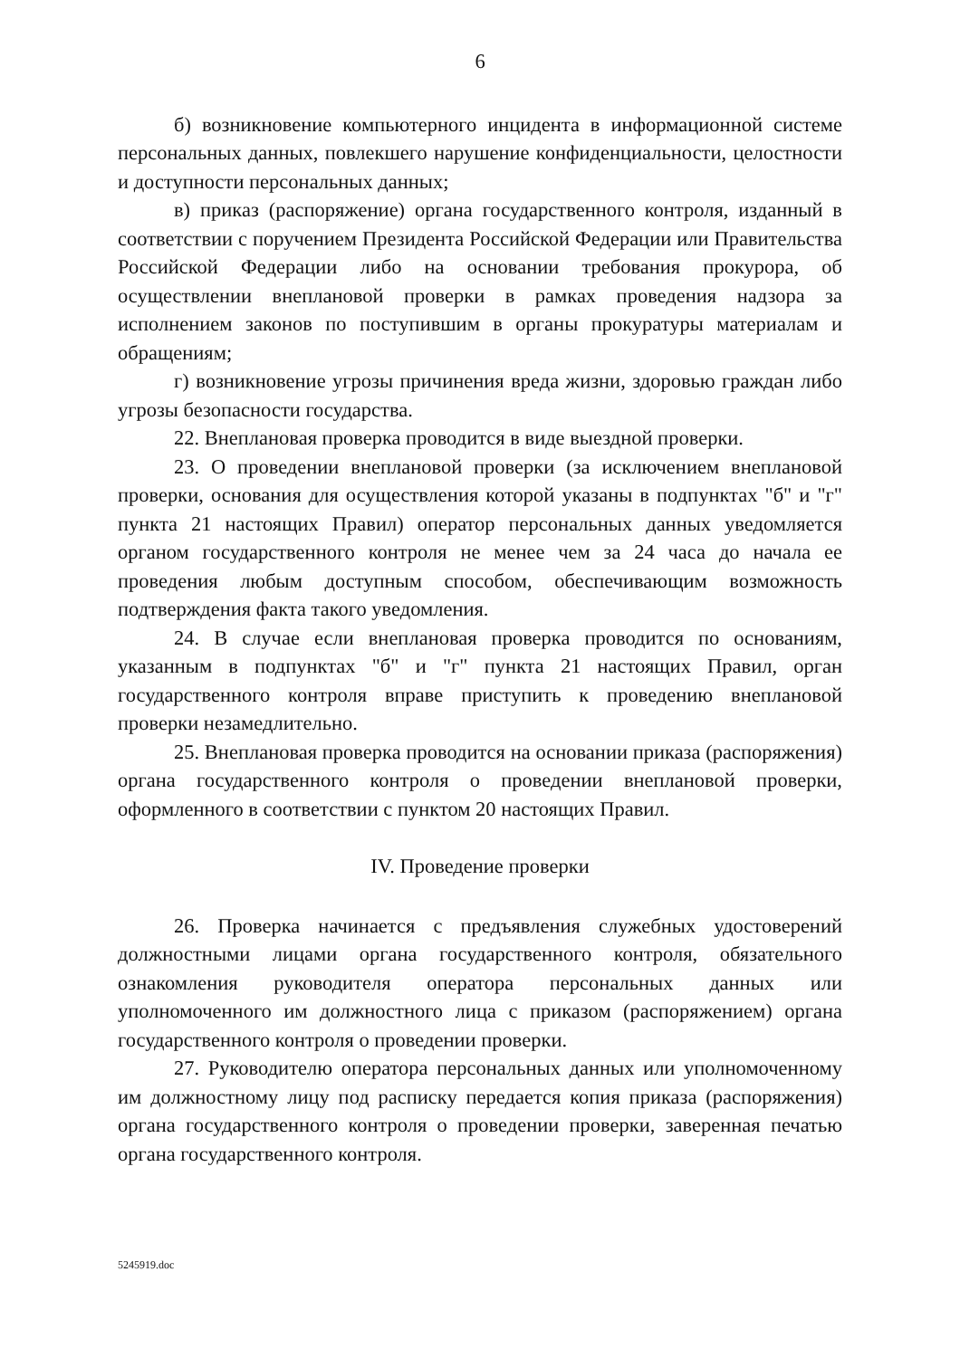6
б) возникновение компьютерного инцидента в информационной системе персональных данных, повлекшего нарушение конфиденциальности, целостности и доступности персональных данных;
в) приказ (распоряжение) органа государственного контроля, изданный в соответствии с поручением Президента Российской Федерации или Правительства Российской Федерации либо на основании требования прокурора, об осуществлении внеплановой проверки в рамках проведения надзора за исполнением законов по поступившим в органы прокуратуры материалам и обращениям;
г) возникновение угрозы причинения вреда жизни, здоровью граждан либо угрозы безопасности государства.
22. Внеплановая проверка проводится в виде выездной проверки.
23. О проведении внеплановой проверки (за исключением внеплановой проверки, основания для осуществления которой указаны в подпунктах "б" и "г" пункта 21 настоящих Правил) оператор персональных данных уведомляется органом государственного контроля не менее чем за 24 часа до начала ее проведения любым доступным способом, обеспечивающим возможность подтверждения факта такого уведомления.
24. В случае если внеплановая проверка проводится по основаниям, указанным в подпунктах "б" и "г" пункта 21 настоящих Правил, орган государственного контроля вправе приступить к проведению внеплановой проверки незамедлительно.
25. Внеплановая проверка проводится на основании приказа (распоряжения) органа государственного контроля о проведении внеплановой проверки, оформленного в соответствии с пунктом 20 настоящих Правил.
IV. Проведение проверки
26. Проверка начинается с предъявления служебных удостоверений должностными лицами органа государственного контроля, обязательного ознакомления руководителя оператора персональных данных или уполномоченного им должностного лица с приказом (распоряжением) органа государственного контроля о проведении проверки.
27. Руководителю оператора персональных данных или уполномоченному им должностному лицу под расписку передается копия приказа (распоряжения) органа государственного контроля о проведении проверки, заверенная печатью органа государственного контроля.
5245919.doc